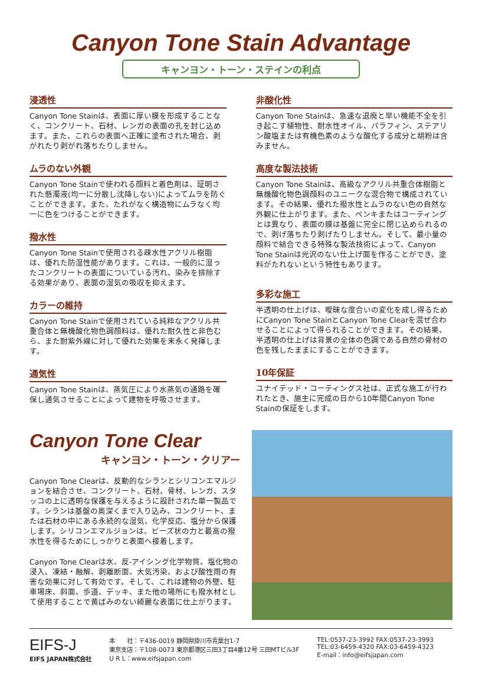Canyon Tone Stain Advantage
キャンヨン・トーン・ステインの利点
浸透性
Canyon Tone Stainは、表面に厚い膜を形成することなく、コンクリート、石材、レンガの表面の孔を封じ込めます。また、これらの表面へ正確に塗布された場合、剥がれたり剥がれ落ちたりしません。
ムラのない外観
Canyon Tone Stainで使われる顔料と着色剤は、証明された懸濁液(均一に分散し沈降しない)によってムラを防ぐことができます。また、たれがなく構造物にムラなく均一に色をつけることができます。
撥水性
Canyon Tone Stainで使用される疎水性アクリル樹脂は、優れた防湿性能があります。これは、一般的に湿ったコンクリートの表面についている汚れ、染みを排除する効果があり、表面の湿気の吸収を抑えます。
カラーの維持
Canyon Tone Stainで使用されている純粋なアクリル共重合体と無機酸化物色調顔料は、優れた耐久性と非色むら、また耐紫外線に対して優れた効果を末永く発揮します。
通気性
Canyon Tone Stainは、蒸気圧により水蒸気の通路を確保し通気させることによって建物を呼吸させます。
非酸化性
Canyon Tone Stainは、急速な退廃と早い機能不全を引き起こす植物性、耐水性オイル、パラフィン、ステアリン酸塩または有機色素のような酸化する成分と胡粉は含みません。
高度な製法技術
Canyon Tone Stainは、高級なアクリル共重合体樹脂と無機酸化物色調顔料のユニークな混合物で構成されています。その結果、優れた撥水性とムラのない色の自然な外観に仕上がります。また、ペンキまたはコーティングとは異なり、表面の膜は基盤に完全に閉じ込められるので、剥げ落ちたり剥げたりしません。そして、最小量の顔料で結合できる特殊な製法技術によって、Canyon Tone Stainは光沢のない仕上げ面を作ることができ、塗料がたれないという特性もあります。
多彩な施工
半透明の仕上げは、曖昧な度合いの変化を成し得るためにCanyon Tone StainとCanyon Tone Clearを混ぜ合わせることによって得られることができます。その結果、半透明の仕上げは背景の全体の色調である自然の骨材の色を残したままにすることができます。
10年保証
ユナイテッド・コーティングス社は、正式な施工が行われたとき、施主に完成の日から10年間Canyon Tone Stainの保証をします。
Canyon Tone Clear
キャンヨン・トーン・クリアー
Canyon Tone Clearは、反動的なシランとシリコンエマルジョンを結合させ、コンクリート、石材、骨材、レンガ、スタッコの上に透明な保護を与えるように設計された単一製品です。シランは基盤の奥深くまで入り込み、コンクリート、または石材の中にある永続的な湿気、化学反応、塩分から保護します。シリコンエマルジョンは、ビーズ状の力と最高の撥水性を得るためにしっかりと表面へ接着します。
Canyon Tone Clearは水、反-アイシング化学物質、塩化物の浸入、凍結・融解、剥離断面、大気汚染、および酸性雨の有害な効果に対して有効です。そして、これは建物の外壁、駐車場床、斜面、歩道、デッキ、また他の場所にも撥水材として使用することで黄ばみのない綺麗な表面に仕上がります。
EIFS-J
EIFS JAPAN株式会社
本　　社：〒436-0019 静岡県掛川市青葉台1-7
東京支店：〒108-0073 東京都港区三田3丁目4番12号 三田MTビル3F
U R L：www.eifsjapan.com
TEL:0537-23-3992 FAX:0537-23-3993
TEL:03-6459-4320 FAX:03-6459-4323
E-mail：info@eifsjapan.com